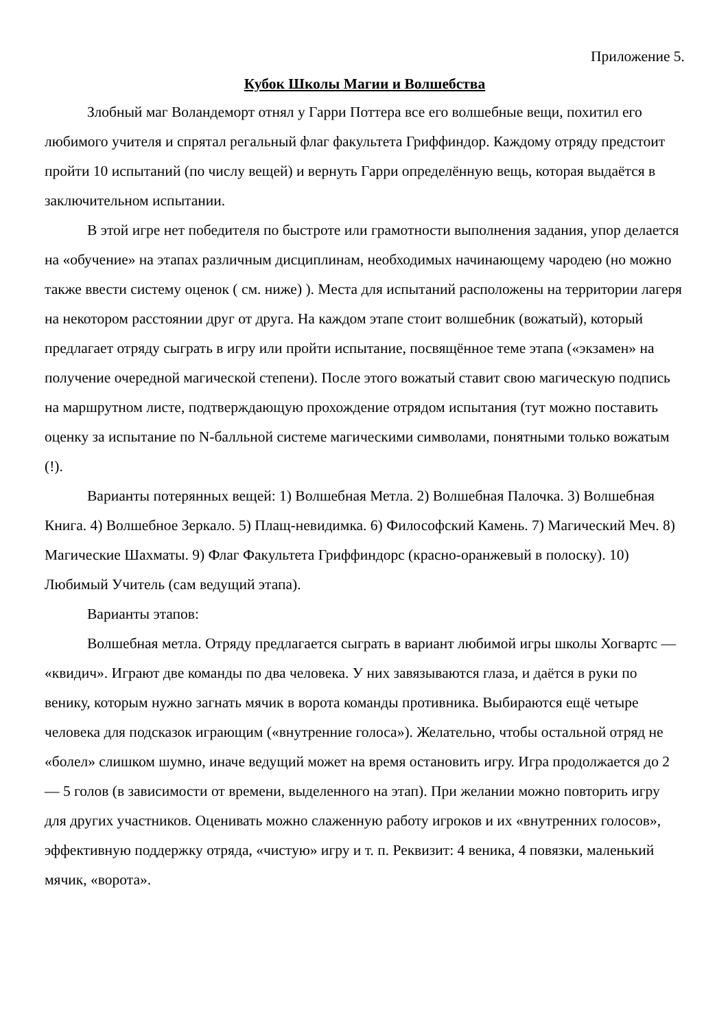Приложение 5.
Кубок Школы Магии и Волшебства
Злобный маг Воландеморт отнял у Гарри Поттера все его волшебные вещи, похитил его любимого учителя и спрятал регальный флаг факультета Гриффиндор. Каждому отряду предстоит пройти 10 испытаний (по числу вещей) и вернуть Гарри определённую вещь, которая выдаётся в заключительном испытании.
В этой игре нет победителя по быстроте или грамотности выполнения задания, упор делается на «обучение» на этапах различным дисциплинам, необходимых начинающему чародею (но можно также ввести систему оценок ( см. ниже) ). Места для испытаний расположены на территории лагеря на некотором расстоянии друг от друга. На каждом этапе стоит волшебник (вожатый), который предлагает отряду сыграть в игру или пройти испытание, посвящённое теме этапа («экзамен» на получение очередной магической степени). После этого вожатый ставит свою магическую подпись на маршрутном листе, подтверждающую прохождение отрядом испытания (тут можно поставить оценку за испытание по N-балльной системе магическими символами, понятными только вожатым (!).
Варианты потерянных вещей: 1) Волшебная Метла. 2) Волшебная Палочка. 3) Волшебная Книга. 4) Волшебное Зеркало. 5) Плащ-невидимка. 6) Философский Камень. 7) Магический Меч. 8) Магические Шахматы. 9) Флаг Факультета Гриффиндорс (красно-оранжевый в полоску). 10) Любимый Учитель (сам ведущий этапа).
Варианты этапов:
Волшебная метла. Отряду предлагается сыграть в вариант любимой игры школы Хогвартс — «квидич». Играют две команды по два человека. У них завязываются глаза, и даётся в руки по венику, которым нужно загнать мячик в ворота команды противника. Выбираются ещё четыре человека для подсказок играющим («внутренние голоса»). Желательно, чтобы остальной отряд не «болел» слишком шумно, иначе ведущий может на время остановить игру. Игра продолжается до 2 — 5 голов (в зависимости от времени, выделенного на этап). При желании можно повторить игру для других участников. Оценивать можно слаженную работу игроков и их «внутренних голосов», эффективную поддержку отряда, «чистую» игру и т. п. Реквизит: 4 веника, 4 повязки, маленький мячик, «ворота».